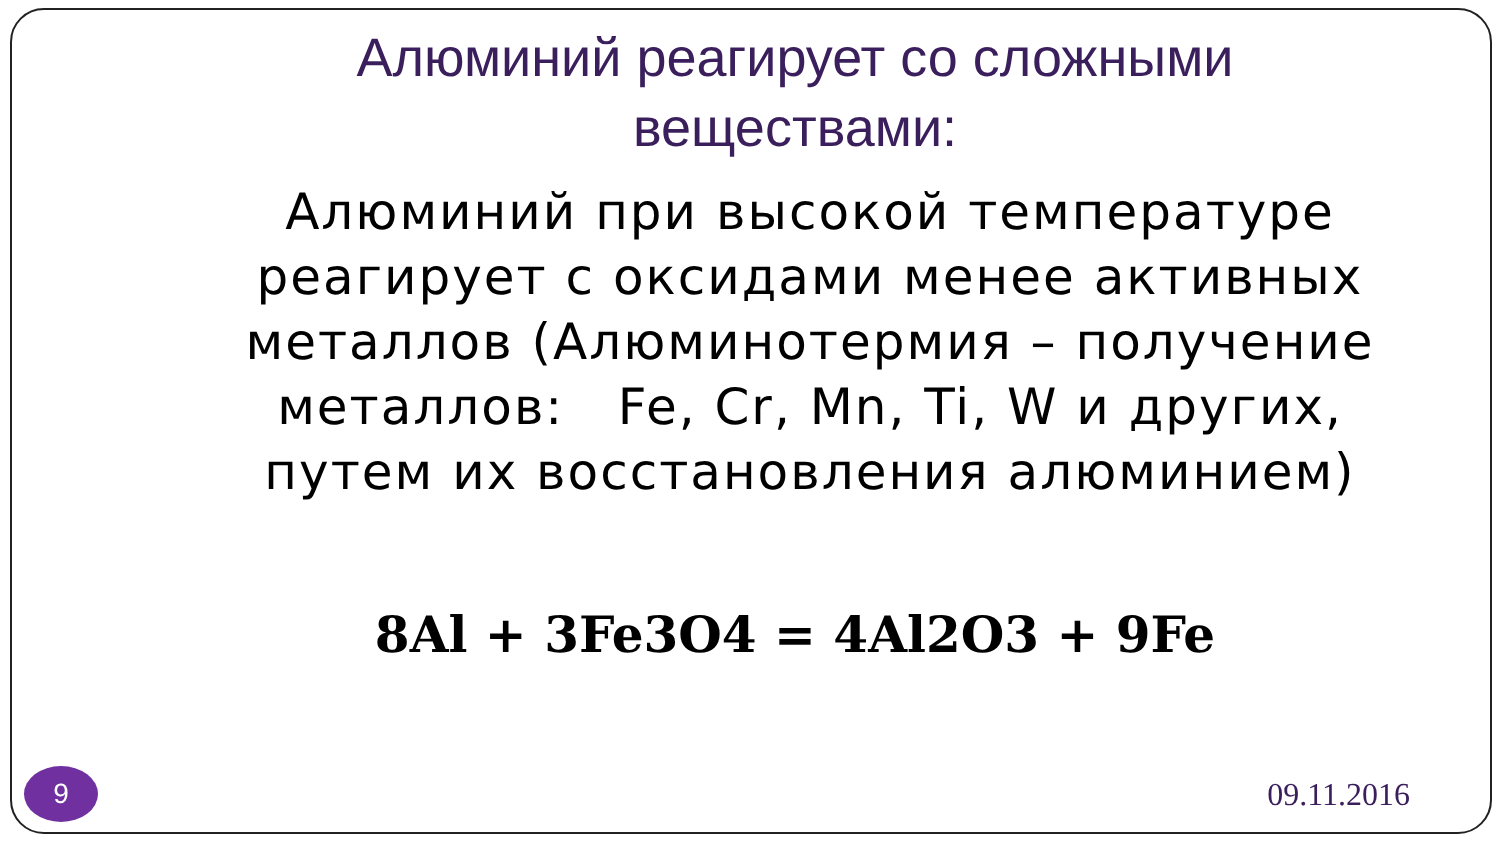Алюминий реагирует со сложными
веществами:
Алюминий при высокой температуре реагирует с оксидами менее активных металлов (Алюминотермия – получение металлов: Fe, Cr, Mn, Ti, W и других, путем их восстановления алюминием)
8Al + 3Fe3O4 = 4Al2O3 + 9Fe
9
09.11.2016